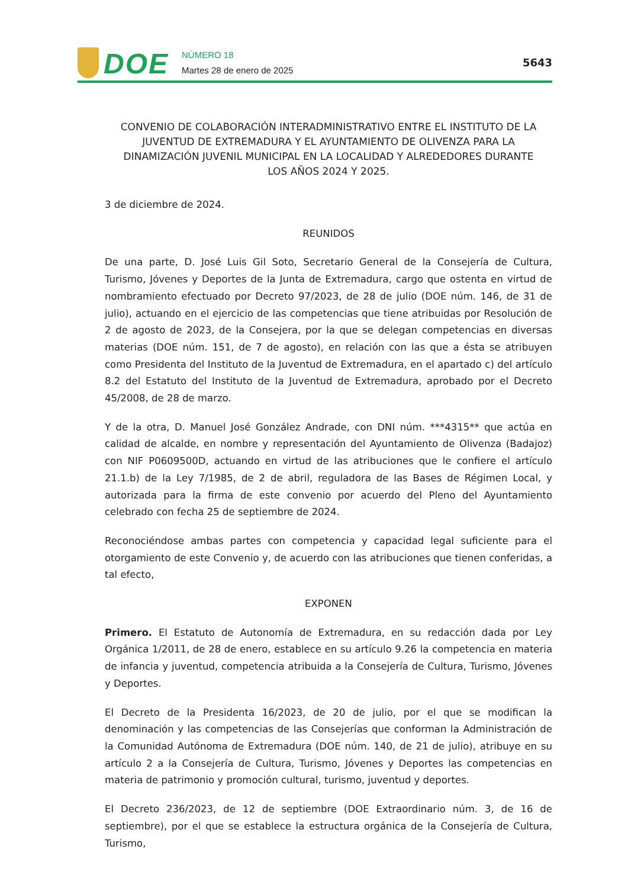DOE
NÚMERO 18
Martes 28 de enero de 2025
5643
CONVENIO DE COLABORACIÓN INTERADMINISTRATIVO ENTRE EL INSTITUTO DE LA JUVENTUD DE EXTREMADURA Y EL AYUNTAMIENTO DE OLIVENZA PARA LA DINAMIZACIÓN JUVENIL MUNICIPAL EN LA LOCALIDAD Y ALREDEDORES DURANTE LOS AÑOS 2024 Y 2025.
3 de diciembre de 2024.
REUNIDOS
De una parte, D. José Luis Gil Soto, Secretario General de la Consejería de Cultura, Turismo, Jóvenes y Deportes de la Junta de Extremadura, cargo que ostenta en virtud de nombramiento efectuado por Decreto 97/2023, de 28 de julio (DOE núm. 146, de 31 de julio), actuando en el ejercicio de las competencias que tiene atribuidas por Resolución de 2 de agosto de 2023, de la Consejera, por la que se delegan competencias en diversas materias (DOE núm. 151, de 7 de agosto), en relación con las que a ésta se atribuyen como Presidenta del Instituto de la Juventud de Extremadura, en el apartado c) del artículo 8.2 del Estatuto del Instituto de la Juventud de Extremadura, aprobado por el Decreto 45/2008, de 28 de marzo.
Y de la otra, D. Manuel José González Andrade, con DNI núm. ***4315** que actúa en calidad de alcalde, en nombre y representación del Ayuntamiento de Olivenza (Badajoz) con NIF P0609500D, actuando en virtud de las atribuciones que le confiere el artículo 21.1.b) de la Ley 7/1985, de 2 de abril, reguladora de las Bases de Régimen Local, y autorizada para la firma de este convenio por acuerdo del Pleno del Ayuntamiento celebrado con fecha 25 de septiembre de 2024.
Reconociéndose ambas partes con competencia y capacidad legal suficiente para el otorgamiento de este Convenio y, de acuerdo con las atribuciones que tienen conferidas, a tal efecto,
EXPONEN
Primero. El Estatuto de Autonomía de Extremadura, en su redacción dada por Ley Orgánica 1/2011, de 28 de enero, establece en su artículo 9.26 la competencia en materia de infancia y juventud, competencia atribuida a la Consejería de Cultura, Turismo, Jóvenes y Deportes.
El Decreto de la Presidenta 16/2023, de 20 de julio, por el que se modifican la denominación y las competencias de las Consejerías que conforman la Administración de la Comunidad Autónoma de Extremadura (DOE núm. 140, de 21 de julio), atribuye en su artículo 2 a la Consejería de Cultura, Turismo, Jóvenes y Deportes las competencias en materia de patrimonio y promoción cultural, turismo, juventud y deportes.
El Decreto 236/2023, de 12 de septiembre (DOE Extraordinario núm. 3, de 16 de septiembre), por el que se establece la estructura orgánica de la Consejería de Cultura, Turismo,